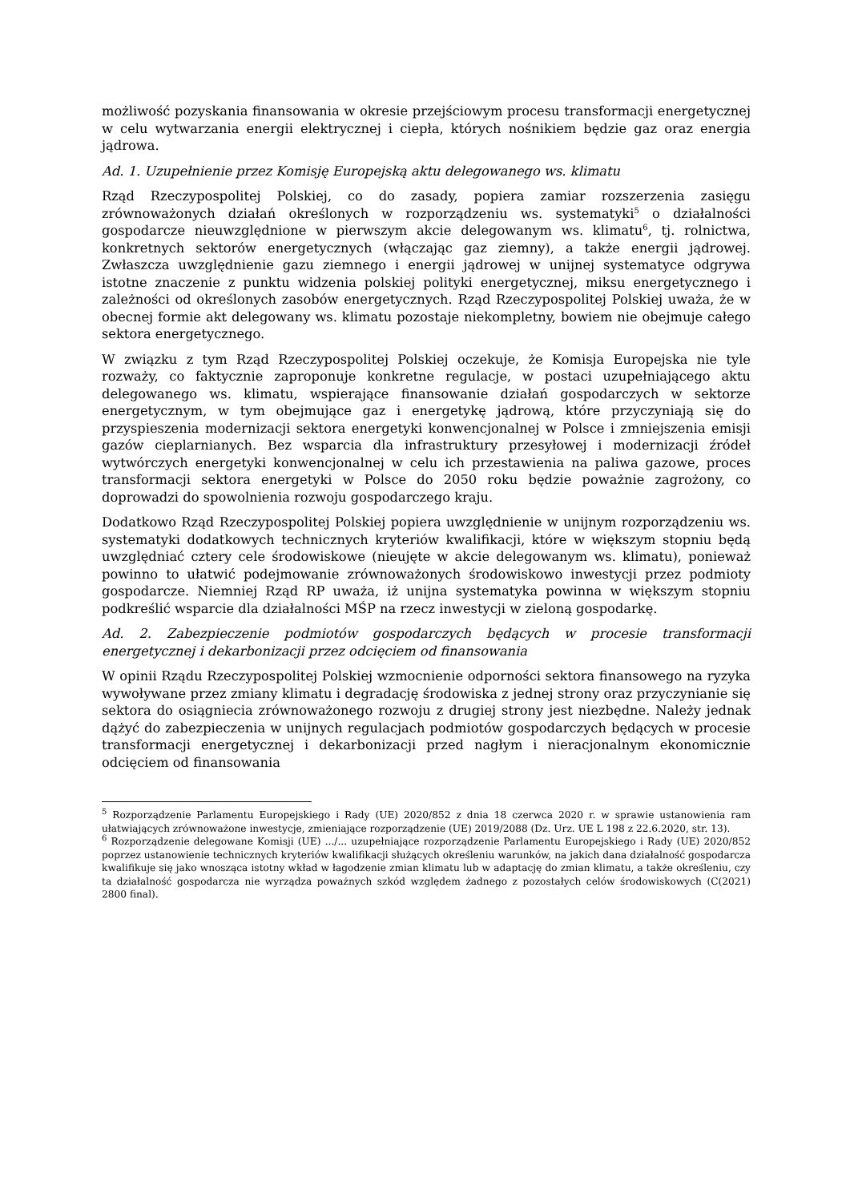możliwość pozyskania finansowania w okresie przejściowym procesu transformacji energetycznej w celu wytwarzania energii elektrycznej i ciepła, których nośnikiem będzie gaz oraz energia jądrowa.
Ad. 1. Uzupełnienie przez Komisję Europejską aktu delegowanego ws. klimatu
Rząd Rzeczypospolitej Polskiej, co do zasady, popiera zamiar rozszerzenia zasięgu zrównoważonych działań określonych w rozporządzeniu ws. systematyki<sup>5</sup> o działalności gospodarcze nieuwzględnione w pierwszym akcie delegowanym ws. klimatu<sup>6</sup>, tj. rolnictwa, konkretnych sektorów energetycznych (włączając gaz ziemny), a także energii jądrowej. Zwłaszcza uwzględnienie gazu ziemnego i energii jądrowej w unijnej systematyce odgrywa istotne znaczenie z punktu widzenia polskiej polityki energetycznej, miksu energetycznego i zależności od określonych zasobów energetycznych. Rząd Rzeczypospolitej Polskiej uważa, że w obecnej formie akt delegowany ws. klimatu pozostaje niekompletny, bowiem nie obejmuje całego sektora energetycznego.
W związku z tym Rząd Rzeczypospolitej Polskiej oczekuje, że Komisja Europejska nie tyle rozważy, co faktycznie zaproponuje konkretne regulacje, w postaci uzupełniającego aktu delegowanego ws. klimatu, wspierające finansowanie działań gospodarczych w sektorze energetycznym, w tym obejmujące gaz i energetykę jądrową, które przyczyniają się do przyspieszenia modernizacji sektora energetyki konwencjonalnej w Polsce i zmniejszenia emisji gazów cieplarnianych. Bez wsparcia dla infrastruktury przesyłowej i modernizacji źródeł wytwórczych energetyki konwencjonalnej w celu ich przestawienia na paliwa gazowe, proces transformacji sektora energetyki w Polsce do 2050 roku będzie poważnie zagrożony, co doprowadzi do spowolnienia rozwoju gospodarczego kraju.
Dodatkowo Rząd Rzeczypospolitej Polskiej popiera uwzględnienie w unijnym rozporządzeniu ws. systematyki dodatkowych technicznych kryteriów kwalifikacji, które w większym stopniu będą uwzględniać cztery cele środowiskowe (nieujęte w akcie delegowanym ws. klimatu), ponieważ powinno to ułatwić podejmowanie zrównoważonych środowiskowo inwestycji przez podmioty gospodarcze. Niemniej Rząd RP uważa, iż unijna systematyka powinna w większym stopniu podkreślić wsparcie dla działalności MŚP na rzecz inwestycji w zieloną gospodarkę.
Ad. 2. Zabezpieczenie podmiotów gospodarczych będących w procesie transformacji energetycznej i dekarbonizacji przez odcięciem od finansowania
W opinii Rządu Rzeczypospolitej Polskiej wzmocnienie odporności sektora finansowego na ryzyka wywoływane przez zmiany klimatu i degradację środowiska z jednej strony oraz przyczynianie się sektora do osiągniecia zrównoważonego rozwoju z drugiej strony jest niezbędne. Należy jednak dążyć do zabezpieczenia w unijnych regulacjach podmiotów gospodarczych będących w procesie transformacji energetycznej i dekarbonizacji przed nagłym i nieracjonalnym ekonomicznie odcięciem od finansowania
<sup>5</sup> Rozporządzenie Parlamentu Europejskiego i Rady (UE) 2020/852 z dnia 18 czerwca 2020 r. w sprawie ustanowienia ram ułatwiających zrównoważone inwestycje, zmieniające rozporządzenie (UE) 2019/2088 (Dz. Urz. UE L 198 z 22.6.2020, str. 13).
<sup>6</sup> Rozporządzenie delegowane Komisji (UE) .../... uzupełniające rozporządzenie Parlamentu Europejskiego i Rady (UE) 2020/852 poprzez ustanowienie technicznych kryteriów kwalifikacji służących określeniu warunków, na jakich dana działalność gospodarcza kwalifikuje się jako wnosząca istotny wkład w łagodzenie zmian klimatu lub w adaptację do zmian klimatu, a także określeniu, czy ta działalność gospodarcza nie wyrządza poważnych szkód względem żadnego z pozostałych celów środowiskowych (C(2021) 2800 final).